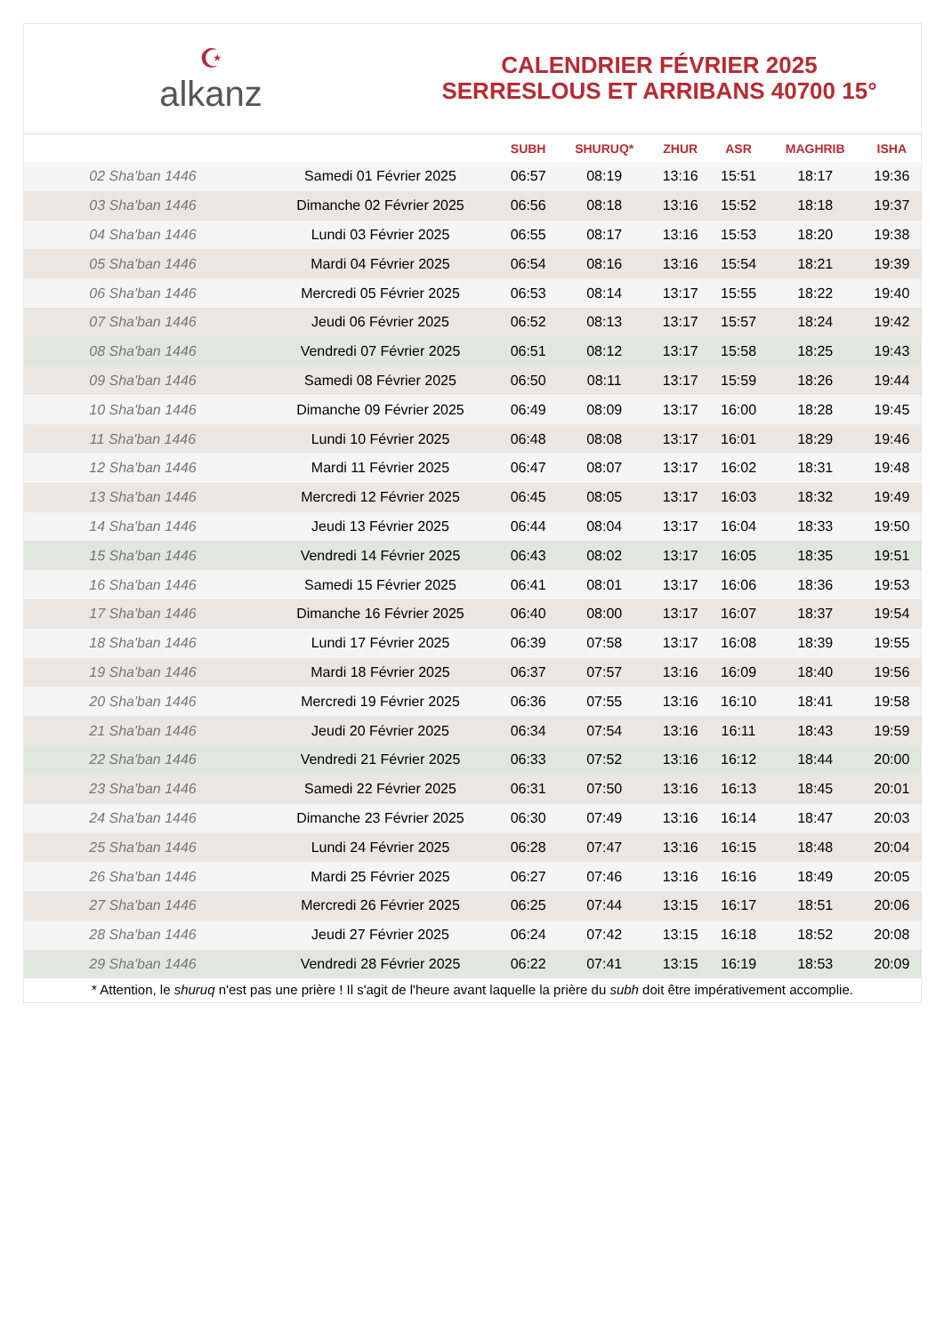☪
alkanz
CALENDRIER FÉVRIER 2025
SERRESLOUS ET ARRIBANS 40700 15°
| | | SUBH | SHURUQ* | ZHUR | ASR | MAGHRIB | ISHA |
| --- | --- | --- | --- | --- | --- | --- | --- |
| 02 Sha'ban 1446 | Samedi 01 Février 2025 | 06:57 | 08:19 | 13:16 | 15:51 | 18:17 | 19:36 |
| 03 Sha'ban 1446 | Dimanche 02 Février 2025 | 06:56 | 08:18 | 13:16 | 15:52 | 18:18 | 19:37 |
| 04 Sha'ban 1446 | Lundi 03 Février 2025 | 06:55 | 08:17 | 13:16 | 15:53 | 18:20 | 19:38 |
| 05 Sha'ban 1446 | Mardi 04 Février 2025 | 06:54 | 08:16 | 13:16 | 15:54 | 18:21 | 19:39 |
| 06 Sha'ban 1446 | Mercredi 05 Février 2025 | 06:53 | 08:14 | 13:17 | 15:55 | 18:22 | 19:40 |
| 07 Sha'ban 1446 | Jeudi 06 Février 2025 | 06:52 | 08:13 | 13:17 | 15:57 | 18:24 | 19:42 |
| 08 Sha'ban 1446 | Vendredi 07 Février 2025 | 06:51 | 08:12 | 13:17 | 15:58 | 18:25 | 19:43 |
| 09 Sha'ban 1446 | Samedi 08 Février 2025 | 06:50 | 08:11 | 13:17 | 15:59 | 18:26 | 19:44 |
| 10 Sha'ban 1446 | Dimanche 09 Février 2025 | 06:49 | 08:09 | 13:17 | 16:00 | 18:28 | 19:45 |
| 11 Sha'ban 1446 | Lundi 10 Février 2025 | 06:48 | 08:08 | 13:17 | 16:01 | 18:29 | 19:46 |
| 12 Sha'ban 1446 | Mardi 11 Février 2025 | 06:47 | 08:07 | 13:17 | 16:02 | 18:31 | 19:48 |
| 13 Sha'ban 1446 | Mercredi 12 Février 2025 | 06:45 | 08:05 | 13:17 | 16:03 | 18:32 | 19:49 |
| 14 Sha'ban 1446 | Jeudi 13 Février 2025 | 06:44 | 08:04 | 13:17 | 16:04 | 18:33 | 19:50 |
| 15 Sha'ban 1446 | Vendredi 14 Février 2025 | 06:43 | 08:02 | 13:17 | 16:05 | 18:35 | 19:51 |
| 16 Sha'ban 1446 | Samedi 15 Février 2025 | 06:41 | 08:01 | 13:17 | 16:06 | 18:36 | 19:53 |
| 17 Sha'ban 1446 | Dimanche 16 Février 2025 | 06:40 | 08:00 | 13:17 | 16:07 | 18:37 | 19:54 |
| 18 Sha'ban 1446 | Lundi 17 Février 2025 | 06:39 | 07:58 | 13:17 | 16:08 | 18:39 | 19:55 |
| 19 Sha'ban 1446 | Mardi 18 Février 2025 | 06:37 | 07:57 | 13:16 | 16:09 | 18:40 | 19:56 |
| 20 Sha'ban 1446 | Mercredi 19 Février 2025 | 06:36 | 07:55 | 13:16 | 16:10 | 18:41 | 19:58 |
| 21 Sha'ban 1446 | Jeudi 20 Février 2025 | 06:34 | 07:54 | 13:16 | 16:11 | 18:43 | 19:59 |
| 22 Sha'ban 1446 | Vendredi 21 Février 2025 | 06:33 | 07:52 | 13:16 | 16:12 | 18:44 | 20:00 |
| 23 Sha'ban 1446 | Samedi 22 Février 2025 | 06:31 | 07:50 | 13:16 | 16:13 | 18:45 | 20:01 |
| 24 Sha'ban 1446 | Dimanche 23 Février 2025 | 06:30 | 07:49 | 13:16 | 16:14 | 18:47 | 20:03 |
| 25 Sha'ban 1446 | Lundi 24 Février 2025 | 06:28 | 07:47 | 13:16 | 16:15 | 18:48 | 20:04 |
| 26 Sha'ban 1446 | Mardi 25 Février 2025 | 06:27 | 07:46 | 13:16 | 16:16 | 18:49 | 20:05 |
| 27 Sha'ban 1446 | Mercredi 26 Février 2025 | 06:25 | 07:44 | 13:15 | 16:17 | 18:51 | 20:06 |
| 28 Sha'ban 1446 | Jeudi 27 Février 2025 | 06:24 | 07:42 | 13:15 | 16:18 | 18:52 | 20:08 |
| 29 Sha'ban 1446 | Vendredi 28 Février 2025 | 06:22 | 07:41 | 13:15 | 16:19 | 18:53 | 20:09 |
* Attention, le shuruq n'est pas une prière ! Il s'agit de l'heure avant laquelle la prière du subh doit être impérativement accomplie.